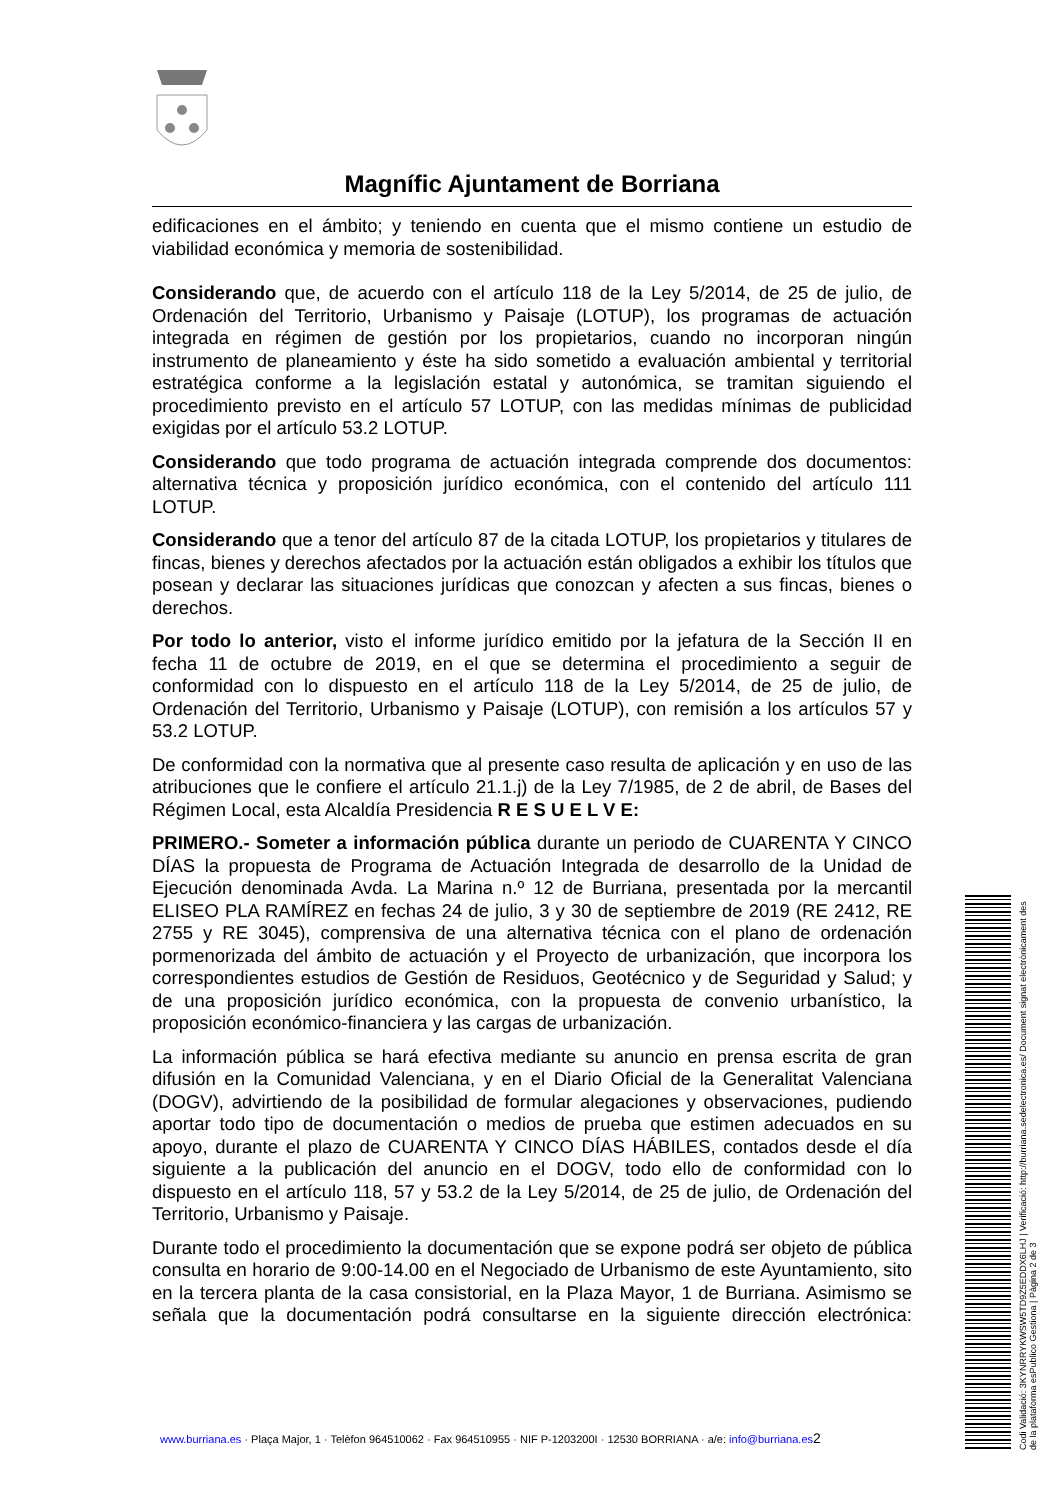Magnífic Ajuntament de Borriana
edificaciones en el ámbito; y teniendo en cuenta que el mismo contiene un estudio de viabilidad económica y memoria de sostenibilidad.
Considerando que, de acuerdo con el artículo 118 de la Ley 5/2014, de 25 de julio, de Ordenación del Territorio, Urbanismo y Paisaje (LOTUP), los programas de actuación integrada en régimen de gestión por los propietarios, cuando no incorporan ningún instrumento de planeamiento y éste ha sido sometido a evaluación ambiental y territorial estratégica conforme a la legislación estatal y autonómica, se tramitan siguiendo el procedimiento previsto en el artículo 57 LOTUP, con las medidas mínimas de publicidad exigidas por el artículo 53.2 LOTUP.
Considerando que todo programa de actuación integrada comprende dos documentos: alternativa técnica y proposición jurídico económica, con el contenido del artículo 111 LOTUP.
Considerando que a tenor del artículo 87 de la citada LOTUP, los propietarios y titulares de fincas, bienes y derechos afectados por la actuación están obligados a exhibir los títulos que posean y declarar las situaciones jurídicas que conozcan y afecten a sus fincas, bienes o derechos.
Por todo lo anterior, visto el informe jurídico emitido por la jefatura de la Sección II en fecha 11 de octubre de 2019, en el que se determina el procedimiento a seguir de conformidad con lo dispuesto en el artículo 118 de la Ley 5/2014, de 25 de julio, de Ordenación del Territorio, Urbanismo y Paisaje (LOTUP), con remisión a los artículos 57 y 53.2 LOTUP.
De conformidad con la normativa que al presente caso resulta de aplicación y en uso de las atribuciones que le confiere el artículo 21.1.j) de la Ley 7/1985, de 2 de abril, de Bases del Régimen Local, esta Alcaldía Presidencia R E S U E L V E:
PRIMERO.- Someter a información pública durante un periodo de CUARENTA Y CINCO DÍAS la propuesta de Programa de Actuación Integrada de desarrollo de la Unidad de Ejecución denominada Avda. La Marina n.º 12 de Burriana, presentada por la mercantil ELISEO PLA RAMÍREZ en fechas 24 de julio, 3 y 30 de septiembre de 2019 (RE 2412, RE 2755 y RE 3045), comprensiva de una alternativa técnica con el plano de ordenación pormenorizada del ámbito de actuación y el Proyecto de urbanización, que incorpora los correspondientes estudios de Gestión de Residuos, Geotécnico y de Seguridad y Salud; y de una proposición jurídico económica, con la propuesta de convenio urbanístico, la proposición económico-financiera y las cargas de urbanización.
La información pública se hará efectiva mediante su anuncio en prensa escrita de gran difusión en la Comunidad Valenciana, y en el Diario Oficial de la Generalitat Valenciana (DOGV), advirtiendo de la posibilidad de formular alegaciones y observaciones, pudiendo aportar todo tipo de documentación o medios de prueba que estimen adecuados en su apoyo, durante el plazo de CUARENTA Y CINCO DÍAS HÁBILES, contados desde el día siguiente a la publicación del anuncio en el DOGV, todo ello de conformidad con lo dispuesto en el artículo 118, 57 y 53.2 de la Ley 5/2014, de 25 de julio, de Ordenación del Territorio, Urbanismo y Paisaje.
Durante todo el procedimiento la documentación que se expone podrá ser objeto de pública consulta en horario de 9:00-14.00 en el Negociado de Urbanismo de este Ayuntamiento, sito en la tercera planta de la casa consistorial, en la Plaza Mayor, 1 de Burriana. Asimismo se señala que la documentación podrá consultarse en la siguiente dirección electrónica:
www.burriana.es · Plaça Major, 1 · Telèfon 964510062 · Fax 964510955 · NIF P-1203200I · 12530 BORRIANA · a/e: info@burriana.es 2
Codi Validació: 3KYNRRYKWSW5TD9Z5EDDX6LHJ | Verificació: http://burriana.sedelectronica.es/ Document signat electrònicament des de la plataforma esPublico Gestiona | Pàgina 2 de 3